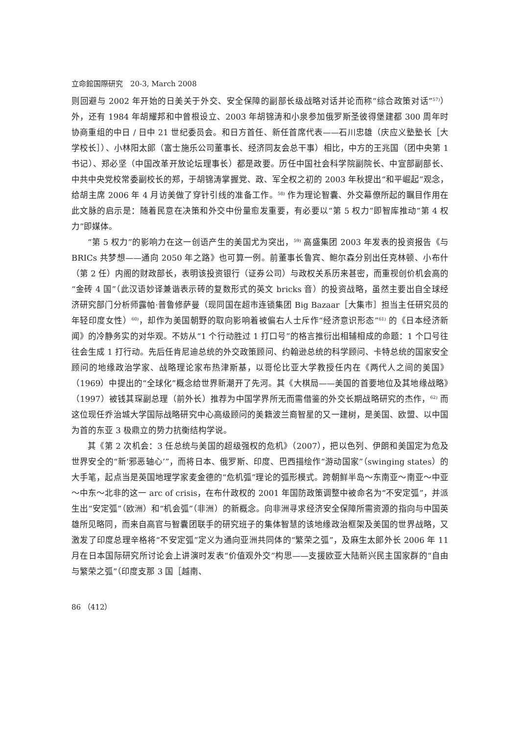立命館国際研究　20-3, March 2008
则回避与 2002 年开始的日美关于外交、安全保障的副部长级战略对话并论而称“综合政策对话”<sup>57)</sup>）外，还有 1984 年胡耀邦和中曾根设立、2003 年胡锦涛和小泉参加俄罗斯圣彼得堡建都 300 周年时协商重组的中日 / 日中 21 世纪委员会。和日方首任、新任首席代表——石川忠雄（庆应义塾塾长［大学校长］）、小林阳太郎（富士施乐公司董事长、经济同友会总干事）相比，中方的王兆国（团中央第 1 书记）、郑必坚（中国改革开放论坛理事长）都是政要。历任中国社会科学院副院长、中宣部副部长、中共中央党校常委副校长的郑，于胡锦涛掌握党、政、军全权之初的 2003 年秋提出“和平崛起”观念，给胡主席 2006 年 4 月访美做了穿针引线的准备工作。<sup>58)</sup> 作为理论智囊、外交幕僚所起的瞩目作用在此文脉的启示是：随着民意在决策和外交中份量愈发重要，有必要以“第 5 权力”即智库推动“第 4 权力”即媒体。
“第 5 权力”的影响力在这一创语产生的美国尤为突出，<sup>59)</sup> 高盛集团 2003 年发表的投资报告《与 BRICs 共梦想——通向 2050 年之路》也可算一例。前董事长鲁宾、鲍尔森分别出任克林顿、小布什（第 2 任）内阁的财政部长，表明该投资银行（证券公司）与政权关系历来甚密，而重视创价机会高的“金砖 4 国”（此汉语妙译兼谐表示砖的复数形式的英文 bricks 音）的投资战略，虽然主要出自全球经济研究部门分析师露帕·普鲁修萨曼（现同国在超市连锁集团 Big Bazaar［大集市］担当主任研究员的年轻印度女性）<sup>60)</sup>，却作为美国朝野的取向影响着被偏右人士斥作“经济意识形态”<sup>61)</sup> 的《日本经济新闻》的冷静务实的对华观。不妨从“1 个行动胜过 1 打口号”的格言推衍出相辅相成的命题：1 个口号往往会生成 1 打行动。先后任肯尼迪总统的外交政策顾问、约翰逊总统的科学顾问、卡特总统的国家安全顾问的地缘政治学家、战略理论家布热津斯基，以哥伦比亚大学教授任内在《两代人之间的美国》（1969）中提出的“全球化”概念给世界新潮开了先河。其《大棋局——美国的首要地位及其地缘战略》（1997）被钱其琛副总理（前外长）推荐为中国学界所无而需借鉴的外交长期战略研究的杰作，<sup>62)</sup> 而这位现任乔治城大学国际战略研究中心高级顾问的美籍波兰裔智星的又一建树，是美国、欧盟、以中国为首的东亚 3 极鼎立的势力抗衡结构学说。
其《第 2 次机会：3 任总统与美国的超级强权的危机》（2007），把以色列、伊朗和美国定为危及世界安全的“新‘邪恶轴心’”，而将日本、俄罗斯、印度、巴西描绘作“游动国家”（swinging states）的大手笔，起点当是英国地理学家麦金德的“危机弧”理论的弧形模式。跨朝鲜半岛～东南亚～南亚～中亚～中东～北非的这一 arc of crisis，在布什政权的 2001 年国防政策调整中被命名为“不安定弧”，并派生出“安定弧”（欧洲）和“机会弧”（非洲）的新概念。向非洲寻求经济安全保障所需资源的指向与中国英雄所见略同，而来自高官与智囊团联手的研究班子的集体智慧的该地缘政治框架及美国的世界战略，又激发了印度总理辛格将“不安定弧”定义为通向亚洲共同体的“繁荣之弧”，及麻生太郎外长 2006 年 11 月在日本国际研究所讨论会上讲演时发表“价值观外交”构思——支援欧亚大陆新兴民主国家群的“自由与繁荣之弧”（印度支那 3 国［越南、
86 （412）